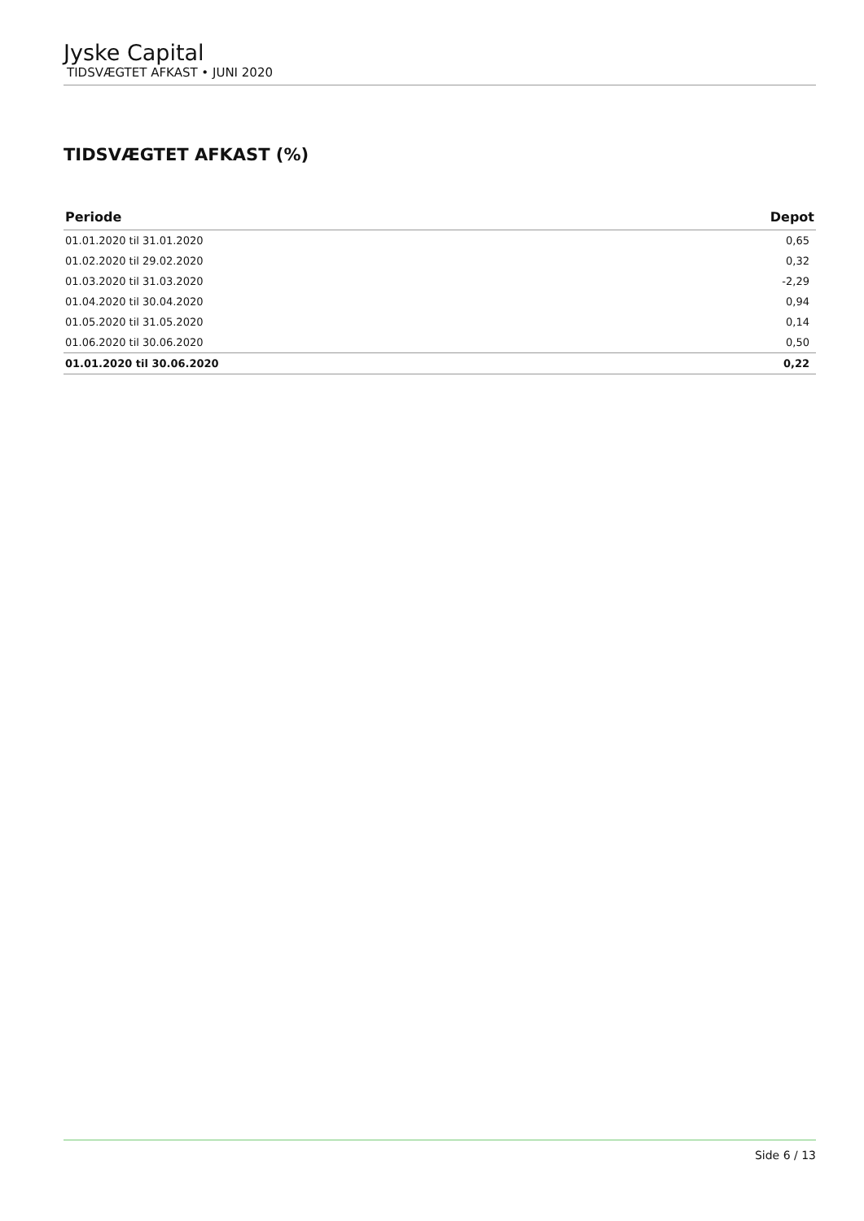Jyske Capital
TIDSVÆGTET AFKAST • JUNI 2020
TIDSVÆGTET AFKAST (%)
| Periode | Depot |
| --- | --- |
| 01.01.2020 til 31.01.2020 | 0,65 |
| 01.02.2020 til 29.02.2020 | 0,32 |
| 01.03.2020 til 31.03.2020 | -2,29 |
| 01.04.2020 til 30.04.2020 | 0,94 |
| 01.05.2020 til 31.05.2020 | 0,14 |
| 01.06.2020 til 30.06.2020 | 0,50 |
| 01.01.2020 til 30.06.2020 | 0,22 |
Side 6 / 13